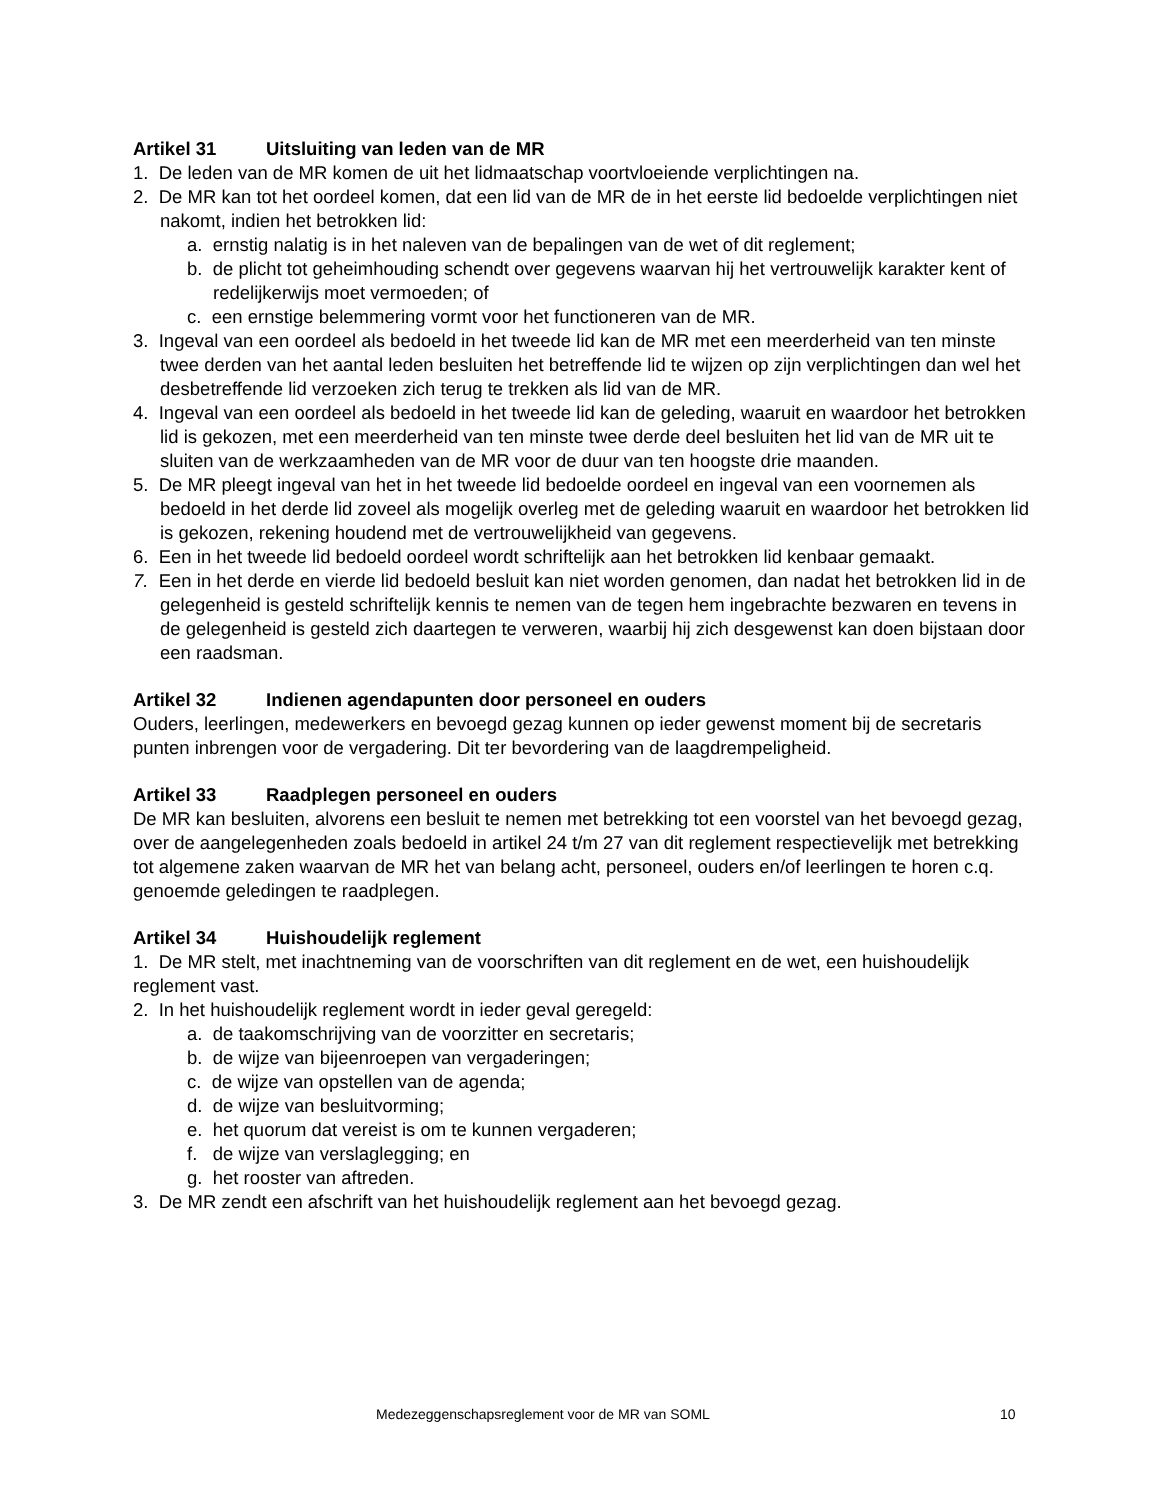Artikel 31 Uitsluiting van leden van de MR
1. De leden van de MR komen de uit het lidmaatschap voortvloeiende verplichtingen na.
2. De MR kan tot het oordeel komen, dat een lid van de MR de in het eerste lid bedoelde verplichtingen niet nakomt, indien het betrokken lid:
a. ernstig nalatig is in het naleven van de bepalingen van de wet of dit reglement;
b. de plicht tot geheimhouding schendt over gegevens waarvan hij het vertrouwelijk karakter kent of redelijkerwijs moet vermoeden; of
c. een ernstige belemmering vormt voor het functioneren van de MR.
3. Ingeval van een oordeel als bedoeld in het tweede lid kan de MR met een meerderheid van ten minste twee derden van het aantal leden besluiten het betreffende lid te wijzen op zijn verplichtingen dan wel het desbetreffende lid verzoeken zich terug te trekken als lid van de MR.
4. Ingeval van een oordeel als bedoeld in het tweede lid kan de geleding, waaruit en waardoor het betrokken lid is gekozen, met een meerderheid van ten minste twee derde deel besluiten het lid van de MR uit te sluiten van de werkzaamheden van de MR voor de duur van ten hoogste drie maanden.
5. De MR pleegt ingeval van het in het tweede lid bedoelde oordeel en ingeval van een voornemen als bedoeld in het derde lid zoveel als mogelijk overleg met de geleding waaruit en waardoor het betrokken lid is gekozen, rekening houdend met de vertrouwelijkheid van gegevens.
6. Een in het tweede lid bedoeld oordeel wordt schriftelijk aan het betrokken lid kenbaar gemaakt.
7. Een in het derde en vierde lid bedoeld besluit kan niet worden genomen, dan nadat het betrokken lid in de gelegenheid is gesteld schriftelijk kennis te nemen van de tegen hem ingebrachte bezwaren en tevens in de gelegenheid is gesteld zich daartegen te verweren, waarbij hij zich desgewenst kan doen bijstaan door een raadsman.
Artikel 32 Indienen agendapunten door personeel en ouders
Ouders, leerlingen, medewerkers en bevoegd gezag kunnen op ieder gewenst moment bij de secretaris punten inbrengen voor de vergadering. Dit ter bevordering van de laagdrempeligheid.
Artikel 33 Raadplegen personeel en ouders
De MR kan besluiten, alvorens een besluit te nemen met betrekking tot een voorstel van het bevoegd gezag, over de aangelegenheden zoals bedoeld in artikel 24 t/m 27 van dit reglement respectievelijk met betrekking tot algemene zaken waarvan de MR het van belang acht, personeel, ouders en/of leerlingen te horen c.q. genoemde geledingen te raadplegen.
Artikel 34 Huishoudelijk reglement
1. De MR stelt, met inachtneming van de voorschriften van dit reglement en de wet, een huishoudelijk reglement vast.
2. In het huishoudelijk reglement wordt in ieder geval geregeld:
a. de taakomschrijving van de voorzitter en secretaris;
b. de wijze van bijeenroepen van vergaderingen;
c. de wijze van opstellen van de agenda;
d. de wijze van besluitvorming;
e. het quorum dat vereist is om te kunnen vergaderen;
f. de wijze van verslaglegging; en
g. het rooster van aftreden.
3. De MR zendt een afschrift van het huishoudelijk reglement aan het bevoegd gezag.
Medezeggenschapsreglement voor de MR van SOML 10